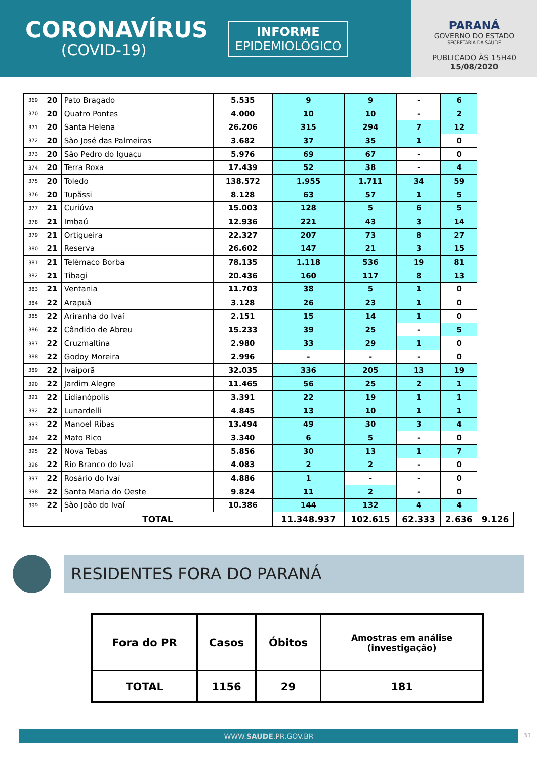CORONAVÍRUS
(COVID-19)
INFORME
EPIDEMIOLÓGICO
PARANÁ
GOVERNO DO ESTADO
SECRETARIA DA SAÚDE
PUBLICADO ÀS 15H40
15/08/2020
| 369 | 20 | Pato Bragado | 5.535 | 9 | 9 | - | 6 | |
| 370 | 20 | Quatro Pontes | 4.000 | 10 | 10 | - | 2 | |
| 371 | 20 | Santa Helena | 26.206 | 315 | 294 | 7 | 12 | |
| 372 | 20 | São José das Palmeiras | 3.682 | 37 | 35 | 1 | 0 | |
| 373 | 20 | São Pedro do Iguaçu | 5.976 | 69 | 67 | - | 0 | |
| 374 | 20 | Terra Roxa | 17.439 | 52 | 38 | - | 4 | |
| 375 | 20 | Toledo | 138.572 | 1.955 | 1.711 | 34 | 59 | |
| 376 | 20 | Tupãssi | 8.128 | 63 | 57 | 1 | 5 | |
| 377 | 21 | Curiúva | 15.003 | 128 | 5 | 6 | 5 | |
| 378 | 21 | Imbaú | 12.936 | 221 | 43 | 3 | 14 | |
| 379 | 21 | Ortigueira | 22.327 | 207 | 73 | 8 | 27 | |
| 380 | 21 | Reserva | 26.602 | 147 | 21 | 3 | 15 | |
| 381 | 21 | Telêmaco Borba | 78.135 | 1.118 | 536 | 19 | 81 | |
| 382 | 21 | Tibagi | 20.436 | 160 | 117 | 8 | 13 | |
| 383 | 21 | Ventania | 11.703 | 38 | 5 | 1 | 0 | |
| 384 | 22 | Arapuã | 3.128 | 26 | 23 | 1 | 0 | |
| 385 | 22 | Ariranha do Ivaí | 2.151 | 15 | 14 | 1 | 0 | |
| 386 | 22 | Cândido de Abreu | 15.233 | 39 | 25 | - | 5 | |
| 387 | 22 | Cruzmaltina | 2.980 | 33 | 29 | 1 | 0 | |
| 388 | 22 | Godoy Moreira | 2.996 | - | - | - | 0 | |
| 389 | 22 | Ivaiporã | 32.035 | 336 | 205 | 13 | 19 | |
| 390 | 22 | Jardim Alegre | 11.465 | 56 | 25 | 2 | 1 | |
| 391 | 22 | Lidianópolis | 3.391 | 22 | 19 | 1 | 1 | |
| 392 | 22 | Lunardelli | 4.845 | 13 | 10 | 1 | 1 | |
| 393 | 22 | Manoel Ribas | 13.494 | 49 | 30 | 3 | 4 | |
| 394 | 22 | Mato Rico | 3.340 | 6 | 5 | - | 0 | |
| 395 | 22 | Nova Tebas | 5.856 | 30 | 13 | 1 | 7 | |
| 396 | 22 | Rio Branco do Ivaí | 4.083 | 2 | 2 | - | 0 | |
| 397 | 22 | Rosário do Ivaí | 4.886 | 1 | - | - | 0 | |
| 398 | 22 | Santa Maria do Oeste | 9.824 | 11 | 2 | - | 0 | |
| 399 | 22 | São João do Ivaí | 10.386 | 144 | 132 | 4 | 4 | |
| | TOTAL | | | 11.348.937 | 102.615 | 62.333 | 2.636 | 9.126 |
RESIDENTES FORA DO PARANÁ
| Fora do PR | Casos | Óbitos | Amostras em análise (investigação) |
| TOTAL | 1156 | 29 | 181 |
WWW.SAUDE.PR.GOV.BR 31